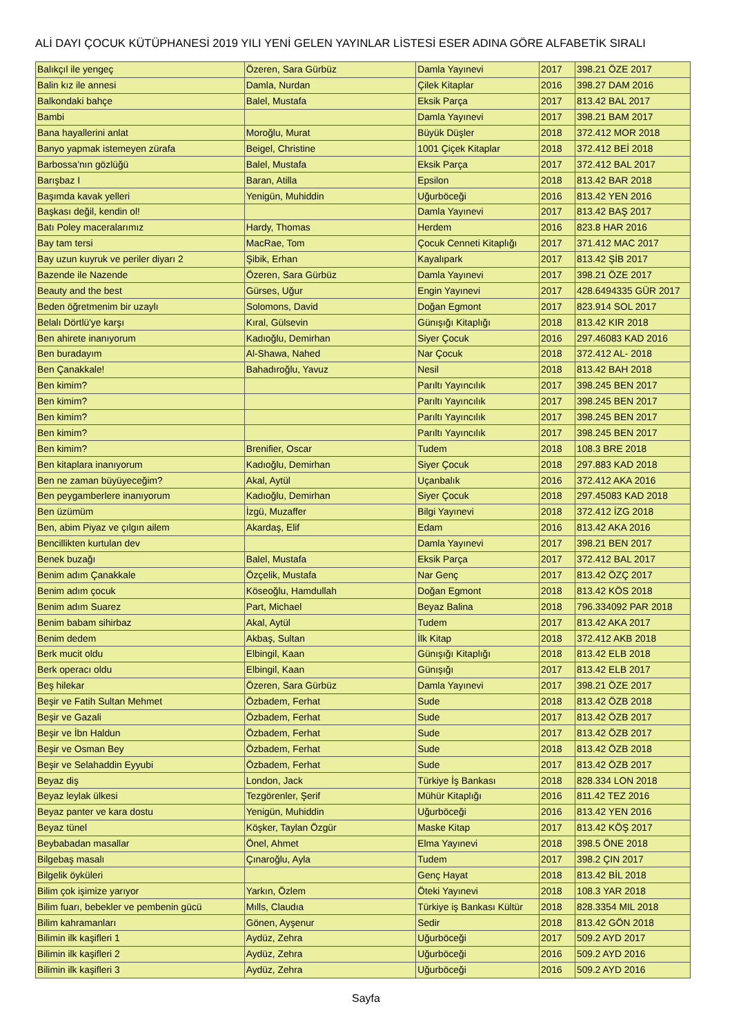ALİ DAYI ÇOCUK KÜTÜPHANESİ 2019 YILI YENİ GELEN YAYINLAR LİSTESİ ESER ADINA GÖRE ALFABETİK SIRALI
| Balıkçıl ile yengeç | Özeren, Sara Gürbüz | Damla Yayınevi | 2017 | 398.21 ÖZE 2017 |
| Balin kız ile annesi | Damla, Nurdan | Çilek Kitaplar | 2016 | 398.27 DAM 2016 |
| Balkondaki bahçe | Balel, Mustafa | Eksik Parça | 2017 | 813.42 BAL 2017 |
| Bambi | | Damla Yayınevi | 2017 | 398.21 BAM 2017 |
| Bana hayallerini anlat | Moroğlu, Murat | Büyük Düşler | 2018 | 372.412 MOR 2018 |
| Banyo yapmak istemeyen zürafa | Beigel, Christine | 1001 Çiçek Kitaplar | 2018 | 372.412 BEİ 2018 |
| Barbossa'nın gözlüğü | Balel, Mustafa | Eksik Parça | 2017 | 372.412 BAL 2017 |
| Barışbaz I | Baran, Atilla | Epsilon | 2018 | 813.42 BAR 2018 |
| Başımda kavak yelleri | Yenigün, Muhiddin | Uğurböceği | 2016 | 813.42 YEN 2016 |
| Başkası değil, kendin ol! | | Damla Yayınevi | 2017 | 813.42 BAŞ 2017 |
| Batı Poley maceralarımız | Hardy, Thomas | Herdem | 2016 | 823.8 HAR 2016 |
| Bay tam tersi | MacRae, Tom | Çocuk Cenneti Kitaplığı | 2017 | 371.412 MAC 2017 |
| Bay uzun kuyruk ve periler diyarı 2 | Şibik, Erhan | Kayalıpark | 2017 | 813.42 ŞİB 2017 |
| Bazende ile Nazende | Özeren, Sara Gürbüz | Damla Yayınevi | 2017 | 398.21 ÖZE 2017 |
| Beauty and the best | Gürses, Uğur | Engin Yayınevi | 2017 | 428.6494335 GÜR 2017 |
| Beden öğretmenim bir uzaylı | Solomons, David | Doğan Egmont | 2017 | 823.914 SOL 2017 |
| Belalı Dörtlü'ye karşı | Kıral, Gülsevin | Günışığı Kitaplığı | 2018 | 813.42 KIR 2018 |
| Ben ahirete inanıyorum | Kadıoğlu, Demirhan | Siyer Çocuk | 2016 | 297.46083 KAD 2016 |
| Ben buradayım | Al-Shawa, Nahed | Nar Çocuk | 2018 | 372.412 AL- 2018 |
| Ben Çanakkale! | Bahadıroğlu, Yavuz | Nesil | 2018 | 813.42 BAH 2018 |
| Ben kimim? | | Parıltı Yayıncılık | 2017 | 398.245 BEN 2017 |
| Ben kimim? | | Parıltı Yayıncılık | 2017 | 398.245 BEN 2017 |
| Ben kimim? | | Parıltı Yayıncılık | 2017 | 398.245 BEN 2017 |
| Ben kimim? | | Parıltı Yayıncılık | 2017 | 398.245 BEN 2017 |
| Ben kimim? | Brenifier, Oscar | Tudem | 2018 | 108.3 BRE 2018 |
| Ben kitaplara inanıyorum | Kadıoğlu, Demirhan | Siyer Çocuk | 2018 | 297.883 KAD 2018 |
| Ben ne zaman büyüyeceğim? | Akal, Aytül | Uçanbalık | 2016 | 372.412 AKA 2016 |
| Ben peygamberlere inanıyorum | Kadıoğlu, Demirhan | Siyer Çocuk | 2018 | 297.45083 KAD 2018 |
| Ben üzümüm | İzgü, Muzaffer | Bilgi Yayınevi | 2018 | 372.412 İZG 2018 |
| Ben, abim Piyaz ve çılgın ailem | Akardaş, Elif | Edam | 2016 | 813.42 AKA 2016 |
| Bencillikten kurtulan dev | | Damla Yayınevi | 2017 | 398.21 BEN 2017 |
| Benek buzağı | Balel, Mustafa | Eksik Parça | 2017 | 372.412 BAL 2017 |
| Benim adım Çanakkale | Özçelik, Mustafa | Nar Genç | 2017 | 813.42 ÖZÇ 2017 |
| Benim adım çocuk | Köseoğlu, Hamdullah | Doğan Egmont | 2018 | 813.42 KÖS 2018 |
| Benim adım Suarez | Part, Michael | Beyaz Balina | 2018 | 796.334092 PAR 2018 |
| Benim babam sihirbaz | Akal, Aytül | Tudem | 2017 | 813.42 AKA 2017 |
| Benim dedem | Akbaş, Sultan | İlk Kitap | 2018 | 372.412 AKB 2018 |
| Berk mucit oldu | Elbingil, Kaan | Günışığı Kitaplığı | 2018 | 813.42 ELB 2018 |
| Berk operacı oldu | Elbingil, Kaan | Günışığı | 2017 | 813.42 ELB 2017 |
| Beş hilekar | Özeren, Sara Gürbüz | Damla Yayınevi | 2017 | 398.21 ÖZE 2017 |
| Beşir ve Fatih Sultan Mehmet | Özbadem, Ferhat | Sude | 2018 | 813.42 ÖZB 2018 |
| Beşir ve Gazali | Özbadem, Ferhat | Sude | 2017 | 813.42 ÖZB 2017 |
| Beşir ve İbn Haldun | Özbadem, Ferhat | Sude | 2017 | 813.42 ÖZB 2017 |
| Beşir ve Osman Bey | Özbadem, Ferhat | Sude | 2018 | 813.42 ÖZB 2018 |
| Beşir ve Selahaddin Eyyubi | Özbadem, Ferhat | Sude | 2017 | 813.42 ÖZB 2017 |
| Beyaz diş | London, Jack | Türkiye İş Bankası | 2018 | 828.334 LON 2018 |
| Beyaz leylak ülkesi | Tezgörenler, Şerif | Mühür Kitaplığı | 2016 | 811.42 TEZ 2016 |
| Beyaz panter ve kara dostu | Yenigün, Muhiddin | Uğurböceği | 2016 | 813.42 YEN 2016 |
| Beyaz tünel | Köşker, Taylan Özgür | Maske Kitap | 2017 | 813.42 KÖŞ 2017 |
| Beybabadan masallar | Önel, Ahmet | Elma Yayınevi | 2018 | 398.5 ÖNE 2018 |
| Bilgebaş masalı | Çınaroğlu, Ayla | Tudem | 2017 | 398.2 ÇIN 2017 |
| Bilgelik öyküleri | | Genç Hayat | 2018 | 813.42 BİL 2018 |
| Bilim çok işimize yarıyor | Yarkın, Özlem | Öteki Yayınevi | 2018 | 108.3 YAR 2018 |
| Bilim fuarı, bebekler ve pembenin gücü | Mılls, Claudıa | Türkiye iş Bankası Kültür | 2018 | 828.3354 MIL 2018 |
| Bilim kahramanları | Gönen, Ayşenur | Sedir | 2018 | 813.42 GÖN 2018 |
| Bilimin ilk kaşifleri 1 | Aydüz, Zehra | Uğurböceği | 2017 | 509.2 AYD 2017 |
| Bilimin ilk kaşifleri 2 | Aydüz, Zehra | Uğurböceği | 2016 | 509.2 AYD 2016 |
| Bilimin ilk kaşifleri 3 | Aydüz, Zehra | Uğurböceği | 2016 | 509.2 AYD 2016 |
Sayfa